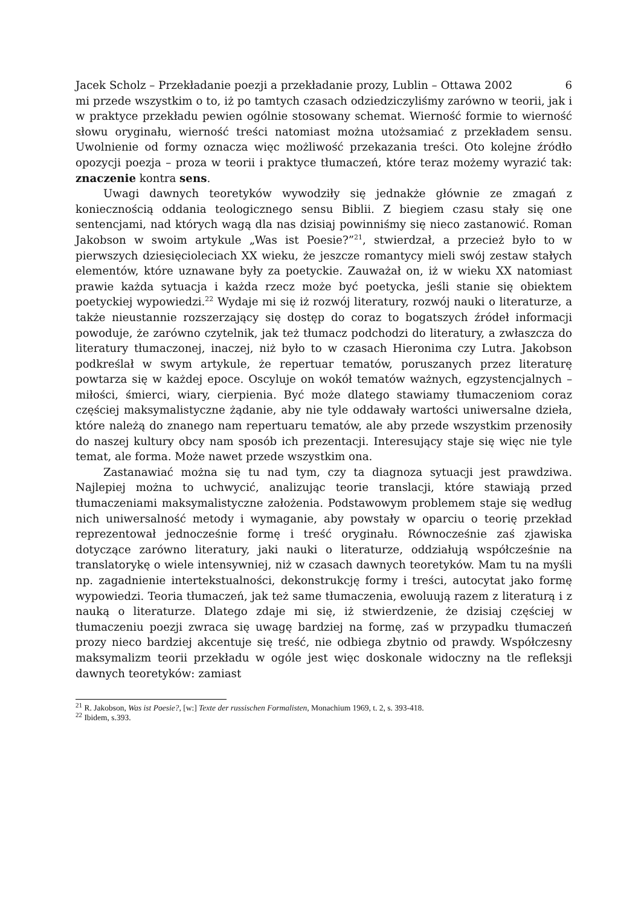Jacek Scholz – Przekładanie poezji a przekładanie prozy, Lublin – Ottawa 2002 6
mi przede wszystkim o to, iż po tamtych czasach odziedziczyliśmy zarówno w teorii, jak i w praktyce przekładu pewien ogólnie stosowany schemat. Wierność formie to wierność słowu oryginału, wierność treści natomiast można utożsamiać z przekładem sensu. Uwolnienie od formy oznacza więc możliwość przekazania treści. Oto kolejne źródło opozycji poezja – proza w teorii i praktyce tłumaczeń, które teraz możemy wyrazić tak: znaczenie kontra sens.
Uwagi dawnych teoretyków wywodziły się jednakże głównie ze zmagań z koniecznością oddania teologicznego sensu Biblii. Z biegiem czasu stały się one sentencjami, nad których wagą dla nas dzisiaj powinniśmy się nieco zastanowić. Roman Jakobson w swoim artykule „Was ist Poesie?”<sup>21</sup>, stwierdzał, a przecież było to w pierwszych dziesięcioleciach XX wieku, że jeszcze romantycy mieli swój zestaw stałych elementów, które uznawane były za poetyckie. Zauważał on, iż w wieku XX natomiast prawie każda sytuacja i każda rzecz może być poetycka, jeśli stanie się obiektem poetyckiej wypowiedzi.<sup>22</sup> Wydaje mi się iż rozwój literatury, rozwój nauki o literaturze, a także nieustannie rozszerzający się dostęp do coraz to bogatszych źródeł informacji powoduje, że zarówno czytelnik, jak też tłumacz podchodzi do literatury, a zwłaszcza do literatury tłumaczonej, inaczej, niż było to w czasach Hieronima czy Lutra. Jakobson podkreślał w swym artykule, że repertuar tematów, poruszanych przez literaturę powtarza się w każdej epoce. Oscyluje on wokół tematów ważnych, egzystencjalnych – miłości, śmierci, wiary, cierpienia. Być może dlatego stawiamy tłumaczeniom coraz częściej maksymalistyczne żądanie, aby nie tyle oddawały wartości uniwersalne dzieła, które należą do znanego nam repertuaru tematów, ale aby przede wszystkim przenosiły do naszej kultury obcy nam sposób ich prezentacji. Interesujący staje się więc nie tyle temat, ale forma. Może nawet przede wszystkim ona.
Zastanawiać można się tu nad tym, czy ta diagnoza sytuacji jest prawdziwa. Najlepiej można to uchwycić, analizując teorie translacji, które stawiają przed tłumaczeniami maksymalistyczne założenia. Podstawowym problemem staje się według nich uniwersalność metody i wymaganie, aby powstały w oparciu o teorię przekład reprezentował jednocześnie formę i treść oryginału. Równocześnie zaś zjawiska dotyczące zarówno literatury, jaki nauki o literaturze, oddziałują współcześnie na translatorykę o wiele intensywniej, niż w czasach dawnych teoretyków. Mam tu na myśli np. zagadnienie intertekstualności, dekonstrukcję formy i treści, autocytat jako formę wypowiedzi. Teoria tłumaczeń, jak też same tłumaczenia, ewoluują razem z literaturą i z nauką o literaturze. Dlatego zdaje mi się, iż stwierdzenie, że dzisiaj częściej w tłumaczeniu poezji zwraca się uwagę bardziej na formę, zaś w przypadku tłumaczeń prozy nieco bardziej akcentuje się treść, nie odbiega zbytnio od prawdy. Współczesny maksymalizm teorii przekładu w ogóle jest więc doskonale widoczny na tle refleksji dawnych teoretyków: zamiast
<sup>21</sup> R. Jakobson, Was ist Poesie?, [w:] Texte der russischen Formalisten, Monachium 1969, t. 2, s. 393-418.
<sup>22</sup> Ibidem, s.393.